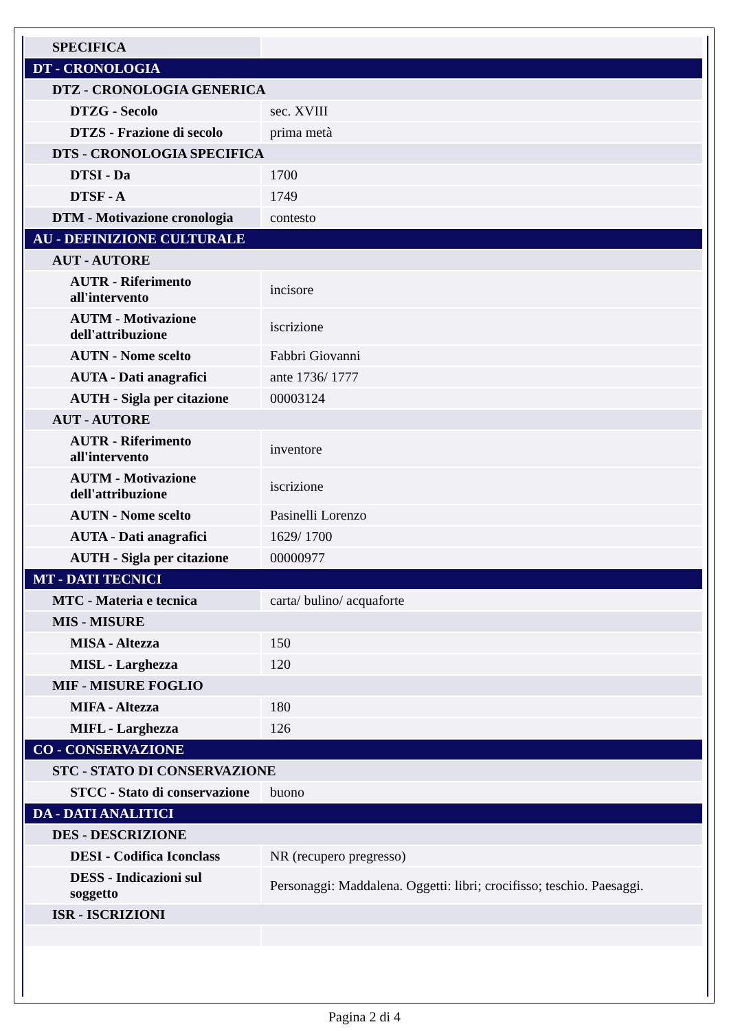| SPECIFICA | |
| DT - CRONOLOGIA | |
| DTZ - CRONOLOGIA GENERICA | |
| DTZG - Secolo | sec. XVIII |
| DTZS - Frazione di secolo | prima metà |
| DTS - CRONOLOGIA SPECIFICA | |
| DTSI - Da | 1700 |
| DTSF - A | 1749 |
| DTM - Motivazione cronologia | contesto |
| AU - DEFINIZIONE CULTURALE | |
| AUT - AUTORE | |
| AUTR - Riferimento all'intervento | incisore |
| AUTM - Motivazione dell'attribuzione | iscrizione |
| AUTN - Nome scelto | Fabbri Giovanni |
| AUTA - Dati anagrafici | ante 1736/ 1777 |
| AUTH - Sigla per citazione | 00003124 |
| AUT - AUTORE | |
| AUTR - Riferimento all'intervento | inventore |
| AUTM - Motivazione dell'attribuzione | iscrizione |
| AUTN - Nome scelto | Pasinelli Lorenzo |
| AUTA - Dati anagrafici | 1629/ 1700 |
| AUTH - Sigla per citazione | 00000977 |
| MT - DATI TECNICI | |
| MTC - Materia e tecnica | carta/ bulino/ acquaforte |
| MIS - MISURE | |
| MISA - Altezza | 150 |
| MISL - Larghezza | 120 |
| MIF - MISURE FOGLIO | |
| MIFA - Altezza | 180 |
| MIFL - Larghezza | 126 |
| CO - CONSERVAZIONE | |
| STC - STATO DI CONSERVAZIONE | |
| STCC - Stato di conservazione | buono |
| DA - DATI ANALITICI | |
| DES - DESCRIZIONE | |
| DESI - Codifica Iconclass | NR (recupero pregresso) |
| DESS - Indicazioni sul soggetto | Personaggi: Maddalena. Oggetti: libri; crocifisso; teschio. Paesaggi. |
| ISR - ISCRIZIONI | |
Pagina 2 di 4